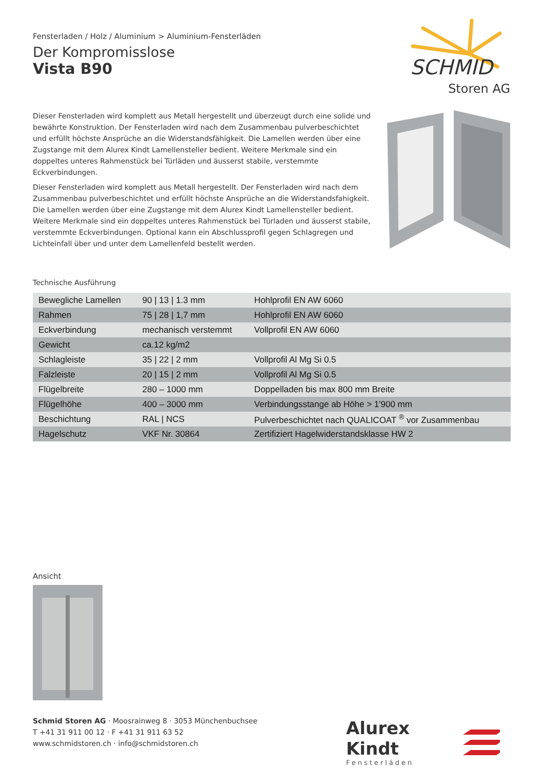Fensterladen / Holz / Aluminium > Aluminium-Fensterläden
Der Kompromisslose
Vista B90
SCHMID
Storen AG
Dieser Fensterladen wird komplett aus Metall hergestellt und überzeugt durch eine solide und bewährte Konstruktion. Der Fensterladen wird nach dem Zusammenbau pulverbeschichtet und erfüllt höchste Ansprüche an die Widerstandsfähigkeit. Die Lamellen werden über eine Zugstange mit dem Alurex Kindt Lamellensteller bedient. Weitere Merkmale sind ein doppeltes unteres Rahmenstück bei Türläden und äusserst stabile, verstemmte Eckverbindungen.
Dieser Fensterladen wird komplett aus Metall hergestellt. Der Fensterladen wird nach dem Zusammenbau pulverbeschichtet und erfüllt höchste Ansprüche an die Widerstandsfahigkeit. Die Lamellen werden über eine Zugstange mit dem Alurex Kindt Lamellensteller bedient. Weitere Merkmale sind ein doppeltes unteres Rahmenstück bei Türladen und äusserst stabile, verstemmte Eckverbindungen. Optional kann ein Abschlussprofil gegen Schlagregen und Lichteinfall über und unter dem Lamellenfeld bestellt werden.
Technische Ausführung
| Bewegliche Lamellen | 90 / 13 / 1.3 mm | Hohlprofil EN AW 6060 |
| Rahmen | 75 / 28 / 1,7 mm | Hohlprofil EN AW 6060 |
| Eckverbindung | mechanisch verstemmt | Vollprofil EN AW 6060 |
| Gewicht | ca.12 kg/m2 | |
| Schlagleiste | 35 / 22 / 2 mm | Vollprofil Al Mg Si 0.5 |
| Falzleiste | 20 / 15 / 2 mm | Vollprofil Al Mg Si 0.5 |
| Flügelbreite | 280 – 1000 mm | Doppelladen bis max 800 mm Breite |
| Flügelhöhe | 400 – 3000 mm | Verbindungsstange ab Höhe > 1'900 mm |
| Beschichtung | RAL / NCS | Pulverbeschichtet nach QUALICOAT <sup>®</sup> vor Zusammenbau |
| Hagelschutz | VKF Nr. 30864 | Zertifiziert Hagelwiderstandsklasse HW 2 |
Ansicht
Schmid Storen AG · Moosrainweg 8 · 3053 Münchenbuchsee
T +41 31 911 00 12 · F +41 31 911 63 52
www.schmidstoren.ch · info@schmidstoren.ch
Alurex Kindt
Fensterläden